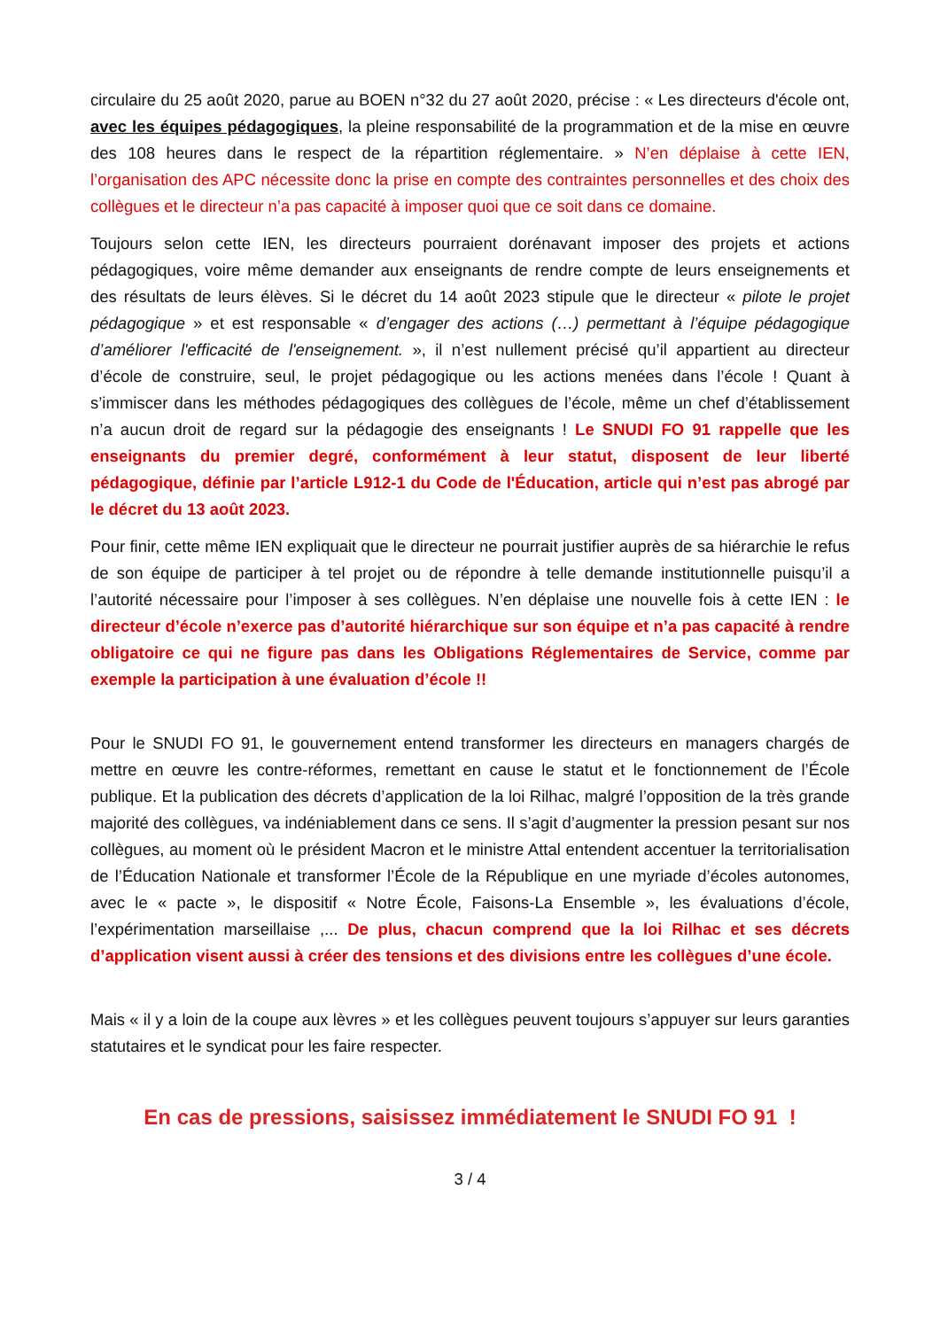circulaire du 25 août 2020, parue au BOEN n°32 du 27 août 2020, précise : « Les directeurs d'école ont, avec les équipes pédagogiques, la pleine responsabilité de la programmation et de la mise en œuvre des 108 heures dans le respect de la répartition réglementaire. » N’en déplaise à cette IEN, l’organisation des APC nécessite donc la prise en compte des contraintes personnelles et des choix des collègues et le directeur n’a pas capacité à imposer quoi que ce soit dans ce domaine.
Toujours selon cette IEN, les directeurs pourraient dorénavant imposer des projets et actions pédagogiques, voire même demander aux enseignants de rendre compte de leurs enseignements et des résultats de leurs élèves. Si le décret du 14 août 2023 stipule que le directeur « pilote le projet pédagogique » et est responsable « d’engager des actions (…) permettant à l’équipe pédagogique d’améliorer l'efficacité de l'enseignement. », il n’est nullement précisé qu’il appartient au directeur d’école de construire, seul, le projet pédagogique ou les actions menées dans l’école ! Quant à s’immiscer dans les méthodes pédagogiques des collègues de l’école, même un chef d’établissement n’a aucun droit de regard sur la pédagogie des enseignants ! Le SNUDI FO 91 rappelle que les enseignants du premier degré, conformément à leur statut, disposent de leur liberté pédagogique, définie par l’article L912-1 du Code de l'Éducation, article qui n’est pas abrogé par le décret du 13 août 2023.
Pour finir, cette même IEN expliquait que le directeur ne pourrait justifier auprès de sa hiérarchie le refus de son équipe de participer à tel projet ou de répondre à telle demande institutionnelle puisqu’il a l’autorité nécessaire pour l’imposer à ses collègues. N’en déplaise une nouvelle fois à cette IEN : le directeur d’école n’exerce pas d’autorité hiérarchique sur son équipe et n’a pas capacité à rendre obligatoire ce qui ne figure pas dans les Obligations Réglementaires de Service, comme par exemple la participation à une évaluation d’école !!
Pour le SNUDI FO 91, le gouvernement entend transformer les directeurs en managers chargés de mettre en œuvre les contre-réformes, remettant en cause le statut et le fonctionnement de l’École publique. Et la publication des décrets d’application de la loi Rilhac, malgré l’opposition de la très grande majorité des collègues, va indéniablement dans ce sens. Il s’agit d’augmenter la pression pesant sur nos collègues, au moment où le président Macron et le ministre Attal entendent accentuer la territorialisation de l’Éducation Nationale et transformer l’École de la République en une myriade d’écoles autonomes, avec le « pacte », le dispositif « Notre École, Faisons-La Ensemble », les évaluations d’école, l’expérimentation marseillaise ,... De plus, chacun comprend que la loi Rilhac et ses décrets d’application visent aussi à créer des tensions et des divisions entre les collègues d’une école.
Mais « il y a loin de la coupe aux lèvres » et les collègues peuvent toujours s’appuyer sur leurs garanties statutaires et le syndicat pour les faire respecter.
En cas de pressions, saisissez immédiatement le SNUDI FO 91 !
3 / 4